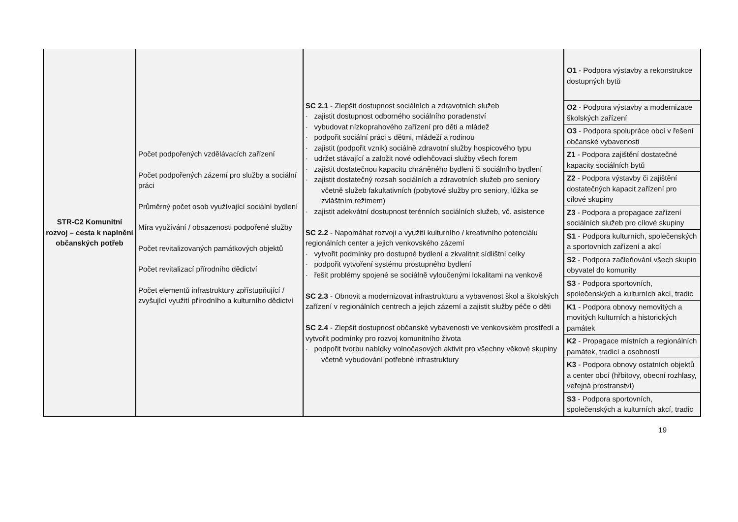| STR-C2 Komunitní rozvoj – cesta k naplnění občanských potřeb | Počet podpořených vzdělávacích zařízení Počet podpořených zázemí pro služby a sociální práci Průměrný počet osob využívající sociální bydlení Míra využívání / obsazenosti podpořené služby Počet revitalizovaných památkových objektů Počet revitalizací přírodního dědictví Počet elementů infrastruktury zpřístupňující / zvyšující využití přírodního a kulturního dědictví | SC 2.1 - Zlepšit dostupnost sociálních a zdravotních služeb · zajistit dostupnost odborného sociálního poradenství · vybudovat nízkoprahového zařízení pro děti a mládež · podpořit sociální práci s dětmi, mládeží a rodinou · zajistit (podpořit vznik) sociálně zdravotní služby hospicového typu · udržet stávající a založit nové odlehčovací služby všech forem · zajistit dostatečnou kapacitu chráněného bydlení či sociálního bydlení · zajistit dostatečný rozsah sociálních a zdravotních služeb pro seniory včetně služeb fakultativních (pobytové služby pro seniory, lůžka se zvláštním režimem) · zajistit adekvátní dostupnost terénních sociálních služeb, vč. asistence SC 2.2 - Napomáhat rozvoji a využití kulturního / kreativního potenciálu regionálních center a jejich venkovského zázemí · vytvořit podmínky pro dostupné bydlení a zkvalitnit sídlištní celky · podpořit vytvoření systému prostupného bydlení · řešit problémy spojené se sociálně vyloučenými lokalitami na venkově SC 2.3 - Obnovit a modernizovat infrastrukturu a vybavenost škol a školských zařízení v regionálních centrech a jejich zázemí a zajistit služby péče o děti SC 2.4 - Zlepšit dostupnost občanské vybavenosti ve venkovském prostředí a vytvořit podmínky pro rozvoj komunitního života · podpořit tvorbu nabídky volnočasových aktivit pro všechny věkové skupiny včetně vybudování potřebné infrastruktury | O1 - Podpora výstavby a rekonstrukce dostupných bytů O2 - Podpora výstavby a modernizace školských zařízení O3 - Podpora spolupráce obcí v řešení občanské vybavenosti Z1 - Podpora zajištění dostatečné kapacity sociálních bytů Z2 - Podpora výstavby či zajištění dostatečných kapacit zařízení pro cílové skupiny Z3 - Podpora a propagace zařízení sociálních služeb pro cílové skupiny S1 - Podpora kulturních, společenských a sportovních zařízení a akcí S2 - Podpora začleňování všech skupin obyvatel do komunity S3 - Podpora sportovních, společenských a kulturních akcí, tradic K1 - Podpora obnovy nemovitých a movitých kulturních a historických památek K2 - Propagace místních a regionálních památek, tradicí a osobností K3 - Podpora obnovy ostatních objektů a center obcí (hřbitovy, obecní rozhlasy, veřejná prostranství) S3 - Podpora sportovních, společenských a kulturních akcí, tradic |
19